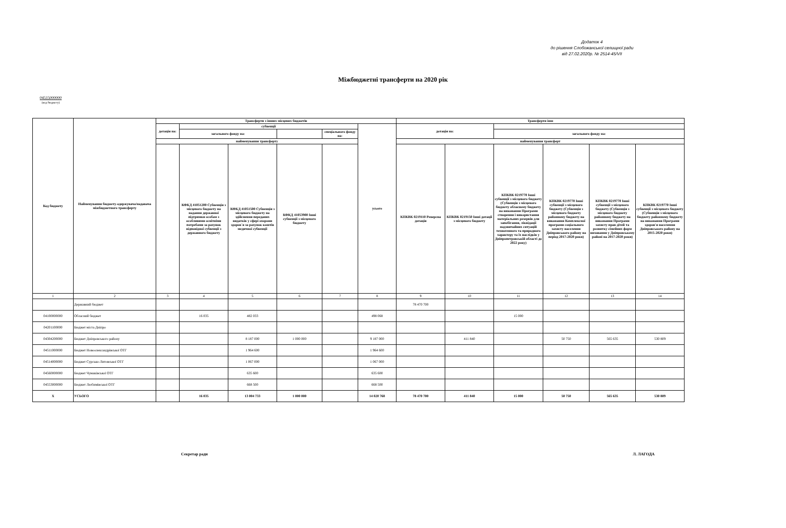Додаток 4
до рішення Слобожанської селищної ради
від 27.02.2020р. № 2514-45/VII
Міжбюджетні трансферти на 2020 рік
04515000000
(код бюджету)
| Код бюджету | Найменування бюджету-одержувача/надавача міжбюджетного трансферту | Трансферти з інших місцевих бюджетів | | | | | | Трансферти інш | | | | | |
| --- | --- | --- | --- | --- | --- | --- | --- | --- | --- | --- | --- | --- | --- |
| | | дотація на: | субвенції | | | | усього | дотація на: | | | | | |
| | | | загального фонду на: | | | спеціального фонду на: | | | | загального фонду на: | | | |
| | | найменування трансферту | | | | | | найменування трансферт | | | | | |
| | | | КФКД 41051200 Субвенція з місцевого бюджету на надання державної підтримки особам з особливими освітніми потребами за рахунок відповідної субвенції з державного бюджету | КФКД 41051500 Субвенція з місцевого бюджету на здійснення переданих видатків у сфері охорони здоров`я за рахунок коштів медичної субвенції | КФКД 41053900 Інші субвенції з місцевого бюджету | | | КПКВК 0219110 Реверсна дотація | КПКВК 0219150 Інші дотації з місцевого бюджету | КПКВК 0219770 Інші субвенції з місцевого бюджету (Субвенція з місцевого бюджету обласному бюджету на виконання Програми створення і використання матеріальних резервів для запобігання, ліквідації надзвичайних ситуацій техногенного та природного характеру та їх наслідків у Дніпропетровській області до 2022 року) | КПКВК 0219770 Інші субвенції з місцевого бюджету (Субвенція з місцевого бюджету районному бюджету на виконання Комплексної програми соціального захисту населення Дніпровського району на період 2017-2020 роки) | КПКВК 0219770 Інші субвенції з місцевого бюджету (Субвенція з місцевого бюджету районному бюджету на виконання Програми захисту прав дітей та розвитку сімейних форм виховання у Дніпровському районі на 2017-2020 роки) | КПКВК 0219770 Інші субвенції з місцевого бюджету (Субвенція з місцевого бюджету районному бюджету на виконання Програми здоров'я населення Дніпровського району на 2015-2020 роки) |
| 1 | 2 | 3 | 4 | 5 | 6 | 7 | 8 | 9 | 10 | 11 | 12 | 13 | 14 |
| | Державний бюджет | | | | | | | 78 470 700 | | | | | |
| 04100000000 | Обласний бюджет | | 16 035 | 482 033 | | | 498 068 | | | 15 000 | | | |
| 04201100000 | Бюджет міста Дніпро | | | | | | | | | | | | |
| 04304200000 | Бюджет Дніпровського району | | | 8 187 000 | 1 000 000 | | 9 187 000 | | 411 840 | | 50 750 | 565 635 | 530 809 |
| 04511000000 | Бюджет Новоолександрівської ОТГ | | | 1 964 600 | | | 1 964 600 | | | | | | |
| 04514000000 | Бюджет Сурсько-Литовської ОТГ | | | 1 067 000 | | | 1 067 000 | | | | | | |
| 04560000000 | Бюджет Чумаківської ОТГ | | | 635 600 | | | 635 600 | | | | | | |
| 04553000000 | Бюджет Любимівської ОТГ | | | 668 500 | | | 668 500 | | | | | | |
| X | УСЬОГО | | 16 035 | 13 004 733 | 1 000 000 | | 14 020 768 | 78 470 700 | 411 840 | 15 000 | 50 750 | 565 635 | 530 809 |
Секретар ради Л. ЛАГОДА